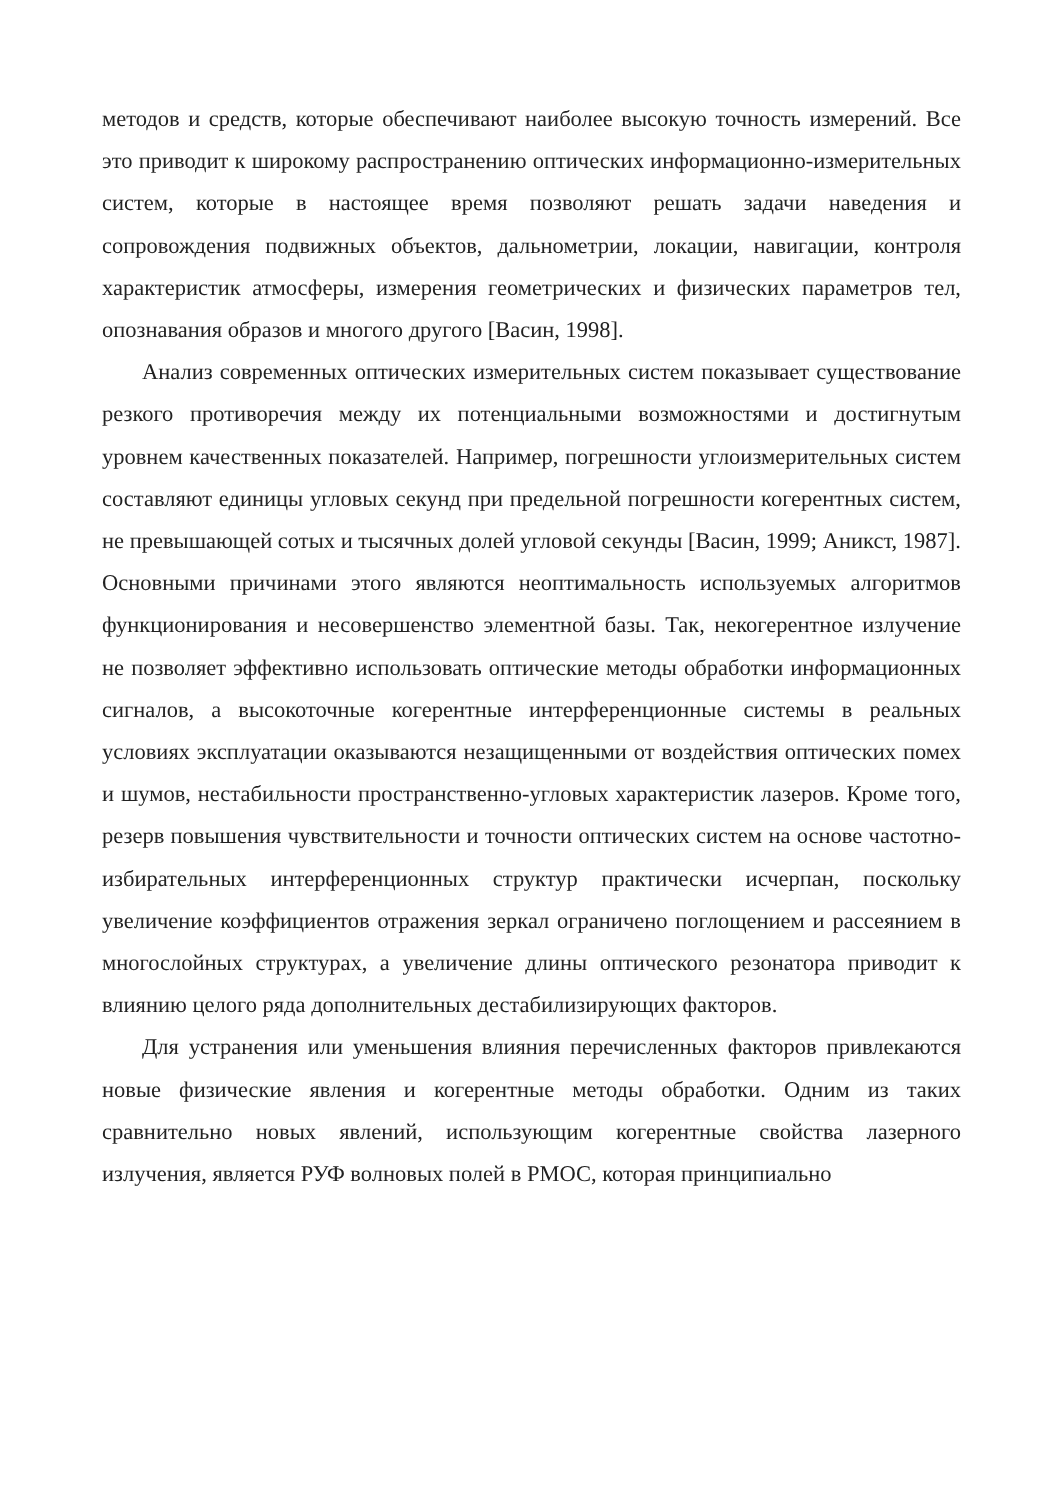методов и средств, которые обеспечивают наиболее высокую точность измерений. Все это приводит к широкому распространению оптических информационно-измерительных систем, которые в настоящее время позволяют решать задачи наведения и сопровождения подвижных объектов, дальнометрии, локации, навигации, контроля характеристик атмосферы, измерения геометрических и физических параметров тел, опознавания образов и многого другого [Васин, 1998].
Анализ современных оптических измерительных систем показывает существование резкого противоречия между их потенциальными возможностями и достигнутым уровнем качественных показателей. Например, погрешности углоизмерительных систем составляют единицы угловых секунд при предельной погрешности когерентных систем, не превышающей сотых и тысячных долей угловой секунды [Васин, 1999; Аникст, 1987]. Основными причинами этого являются неоптимальность используемых алгоритмов функционирования и несовершенство элементной базы. Так, некогерентное излучение не позволяет эффективно использовать оптические методы обработки информационных сигналов, а высокоточные когерентные интерференционные системы в реальных условиях эксплуатации оказываются незащищенными от воздействия оптических помех и шумов, нестабильности пространственно-угловых характеристик лазеров. Кроме того, резерв повышения чувствительности и точности оптических систем на основе частотно-избирательных интерференционных структур практически исчерпан, поскольку увеличение коэффициентов отражения зеркал ограничено поглощением и рассеянием в многослойных структурах, а увеличение длины оптического резонатора приводит к влиянию целого ряда дополнительных дестабилизирующих факторов.
Для устранения или уменьшения влияния перечисленных факторов привлекаются новые физические явления и когерентные методы обработки. Одним из таких сравнительно новых явлений, использующим когерентные свойства лазерного излучения, является РУФ волновых полей в РМОС, которая принципиально